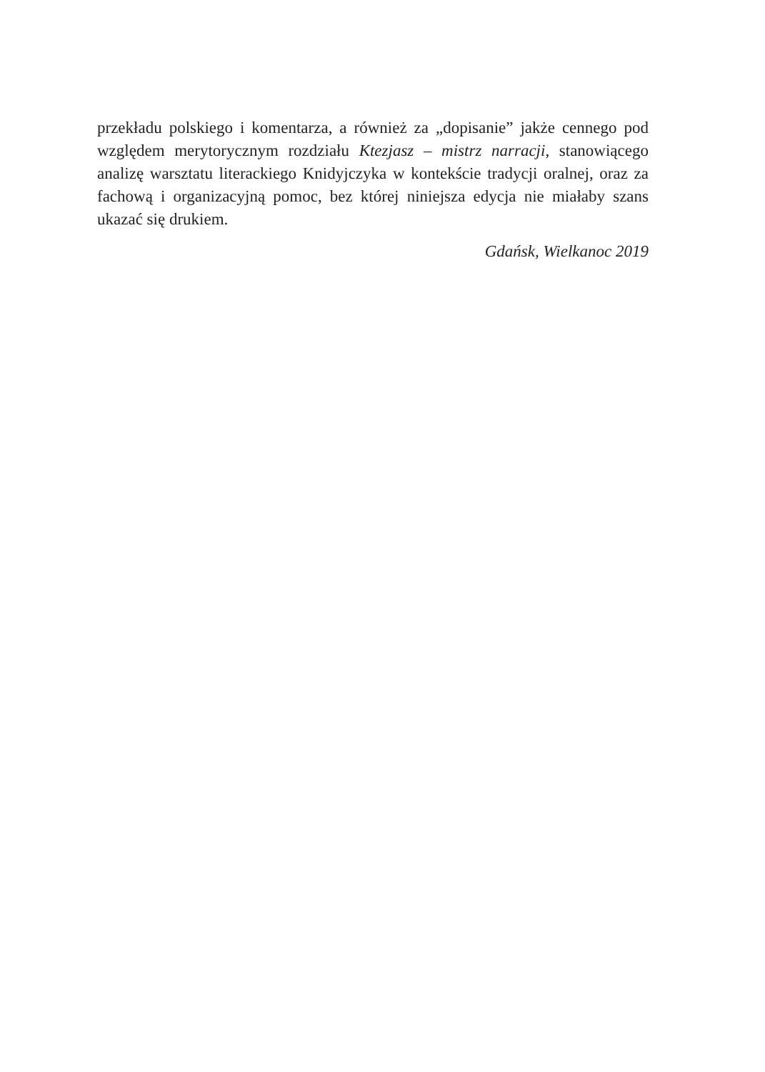przekładu polskiego i komentarza, a również za „dopisanie” jakże cennego pod względem merytorycznym rozdziału Ktezjasz – mistrz narracji, stanowiącego analizę warsztatu literackiego Knidyjczyka w kontekście tradycji oralnej, oraz za fachową i organizacyjną pomoc, bez której niniejsza edycja nie miałaby szans ukazać się drukiem.
Gdańsk, Wielkanoc 2019